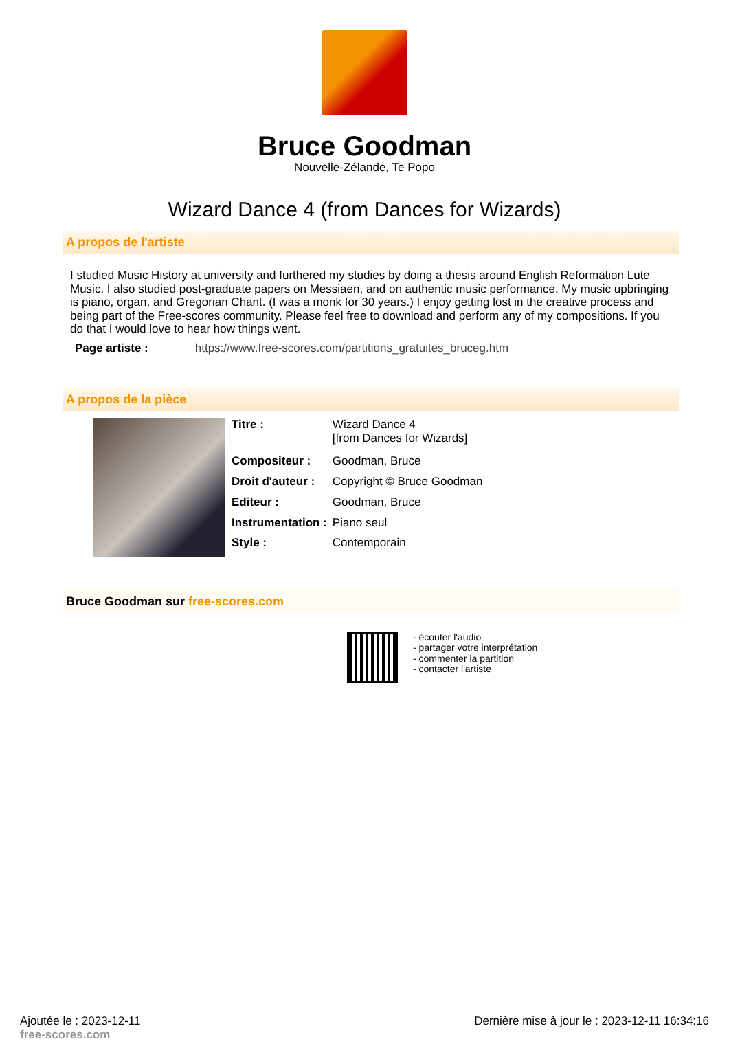Bruce Goodman
Nouvelle-Zélande, Te Popo
Wizard Dance 4 (from Dances for Wizards)
A propos de l'artiste
I studied Music History at university and furthered my studies by doing a thesis around English Reformation Lute Music. I also studied post-graduate papers on Messiaen, and on authentic music performance. My music upbringing is piano, organ, and Gregorian Chant. (I was a monk for 30 years.) I enjoy getting lost in the creative process and being part of the Free-scores community. Please feel free to download and perform any of my compositions. If you do that I would love to hear how things went.
Page artiste : https://www.free-scores.com/partitions_gratuites_bruceg.htm
A propos de la pièce
| Titre : | Wizard Dance 4 [from Dances for Wizards] |
| Compositeur : | Goodman, Bruce |
| Droit d'auteur : | Copyright © Bruce Goodman |
| Editeur : | Goodman, Bruce |
| Instrumentation : | Piano seul |
| Style : | Contemporain |
Bruce Goodman sur free-scores.com
- écouter l'audio
- partager votre interprétation
- commenter la partition
- contacter l'artiste
Ajoutée le : 2023-12-11
free-scores.com
Dernière mise à jour le : 2023-12-11 16:34:16